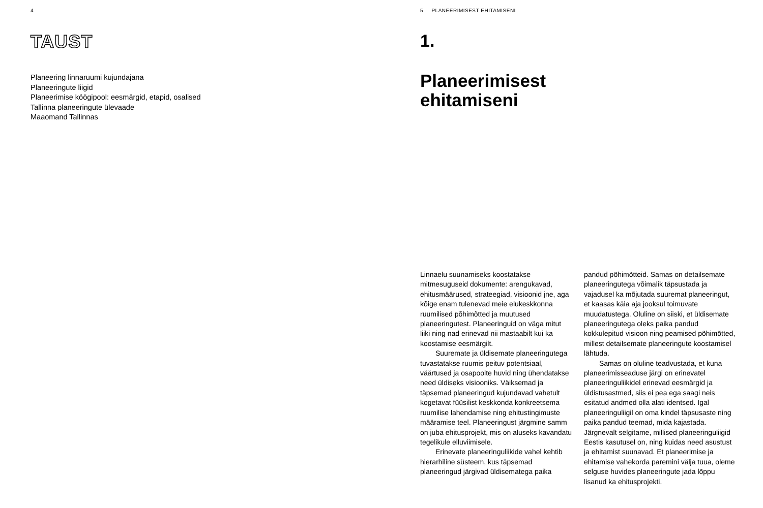4
TAUST
Planeering linnaruumi kujundajana
Planeeringute liigid
Planeerimise köögipool: eesmärgid, etapid, osalised
Tallinna planeeringute ülevaade
Maaomand Tallinnas
5 PLANEERIMISEST EHITAMISENI
1.
Planeerimisest
ehitamiseni
Linnaelu suunamiseks koostatakse mitmesuguseid dokumente: arengukavad, ehitusmäärused, strateegiad, visioonid jne, aga kõige enam tulenevad meie elukeskkonna ruumilised põhimõtted ja muutused planeeringutest. Planeeringuid on väga mitut liiki ning nad erinevad nii mastaabilt kui ka koostamise eesmärgilt.
Suuremate ja üldisemate planeeringutega tuvastatakse ruumis peituv potentsiaal, väärtused ja osapoolte huvid ning ühendatakse need üldiseks visiooniks. Väiksemad ja täpsemad planeeringud kujundavad vahetult kogetavat füüsilist keskkonda konkreetsema ruumilise lahendamise ning ehitustingimuste määramise teel. Planeeringust järgmine samm on juba ehitusprojekt, mis on aluseks kavandatu tegelikule elluviimisele.
Erinevate planeeringuliikide vahel kehtib hierarhiline süsteem, kus täpsemad planeeringud järgivad üldisematega paika
pandud põhimõtteid. Samas on detailsemate planeeringutega võimalik täpsustada ja vajadusel ka mõjutada suuremat planeeringut, et kaasas käia aja jooksul toimuvate muudatustega. Oluline on siiski, et üldisemate planeeringutega oleks paika pandud kokkulepitud visioon ning peamised põhimõtted, millest detailsemate planeeringute koostamisel lähtuda.
Samas on oluline teadvustada, et kuna planeerimisseaduse järgi on erinevatel planeeringuliikidel erinevad eesmärgid ja üldistusastmed, siis ei pea ega saagi neis esitatud andmed olla alati identsed. Igal planeeringuliigil on oma kindel täpsusaste ning paika pandud teemad, mida kajastada. Järgnevalt selgitame, millised planeeringuliigid Eestis kasutusel on, ning kuidas need asustust ja ehitamist suunavad. Et planeerimise ja ehitamise vahekorda paremini välja tuua, oleme selguse huvides planeeringute jada lõppu lisanud ka ehitusprojekti.